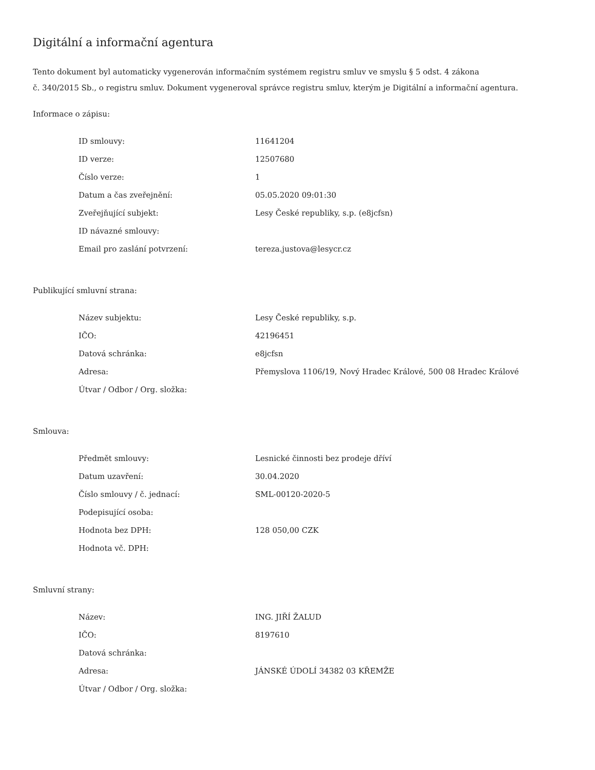Digitální a informační agentura
Tento dokument byl automaticky vygenerován informačním systémem registru smluv ve smyslu § 5 odst. 4 zákona
č. 340/2015 Sb., o registru smluv. Dokument vygeneroval správce registru smluv, kterým je Digitální a informační agentura.
Informace o zápisu:
| ID smlouvy: | 11641204 |
| ID verze: | 12507680 |
| Číslo verze: | 1 |
| Datum a čas zveřejnění: | 05.05.2020 09:01:30 |
| Zveřejňující subjekt: | Lesy České republiky, s.p. (e8jcfsn) |
| ID návazné smlouvy: | |
| Email pro zaslání potvrzení: | tereza.justova@lesycr.cz |
Publikující smluvní strana:
| Název subjektu: | Lesy České republiky, s.p. |
| IČO: | 42196451 |
| Datová schránka: | e8jcfsn |
| Adresa: | Přemyslova 1106/19, Nový Hradec Králové, 500 08 Hradec Králové |
| Útvar / Odbor / Org. složka: | |
Smlouva:
| Předmět smlouvy: | Lesnické činnosti bez prodeje dříví |
| Datum uzavření: | 30.04.2020 |
| Číslo smlouvy / č. jednací: | SML-00120-2020-5 |
| Podepisující osoba: | |
| Hodnota bez DPH: | 128 050,00 CZK |
| Hodnota vč. DPH: | |
Smluvní strany:
| Název: | ING. JIŘÍ ŽALUD |
| IČO: | 8197610 |
| Datová schránka: | |
| Adresa: | JÁNSKÉ ÚDOLÍ 34382 03 KŘEMŽE |
| Útvar / Odbor / Org. složka: | |